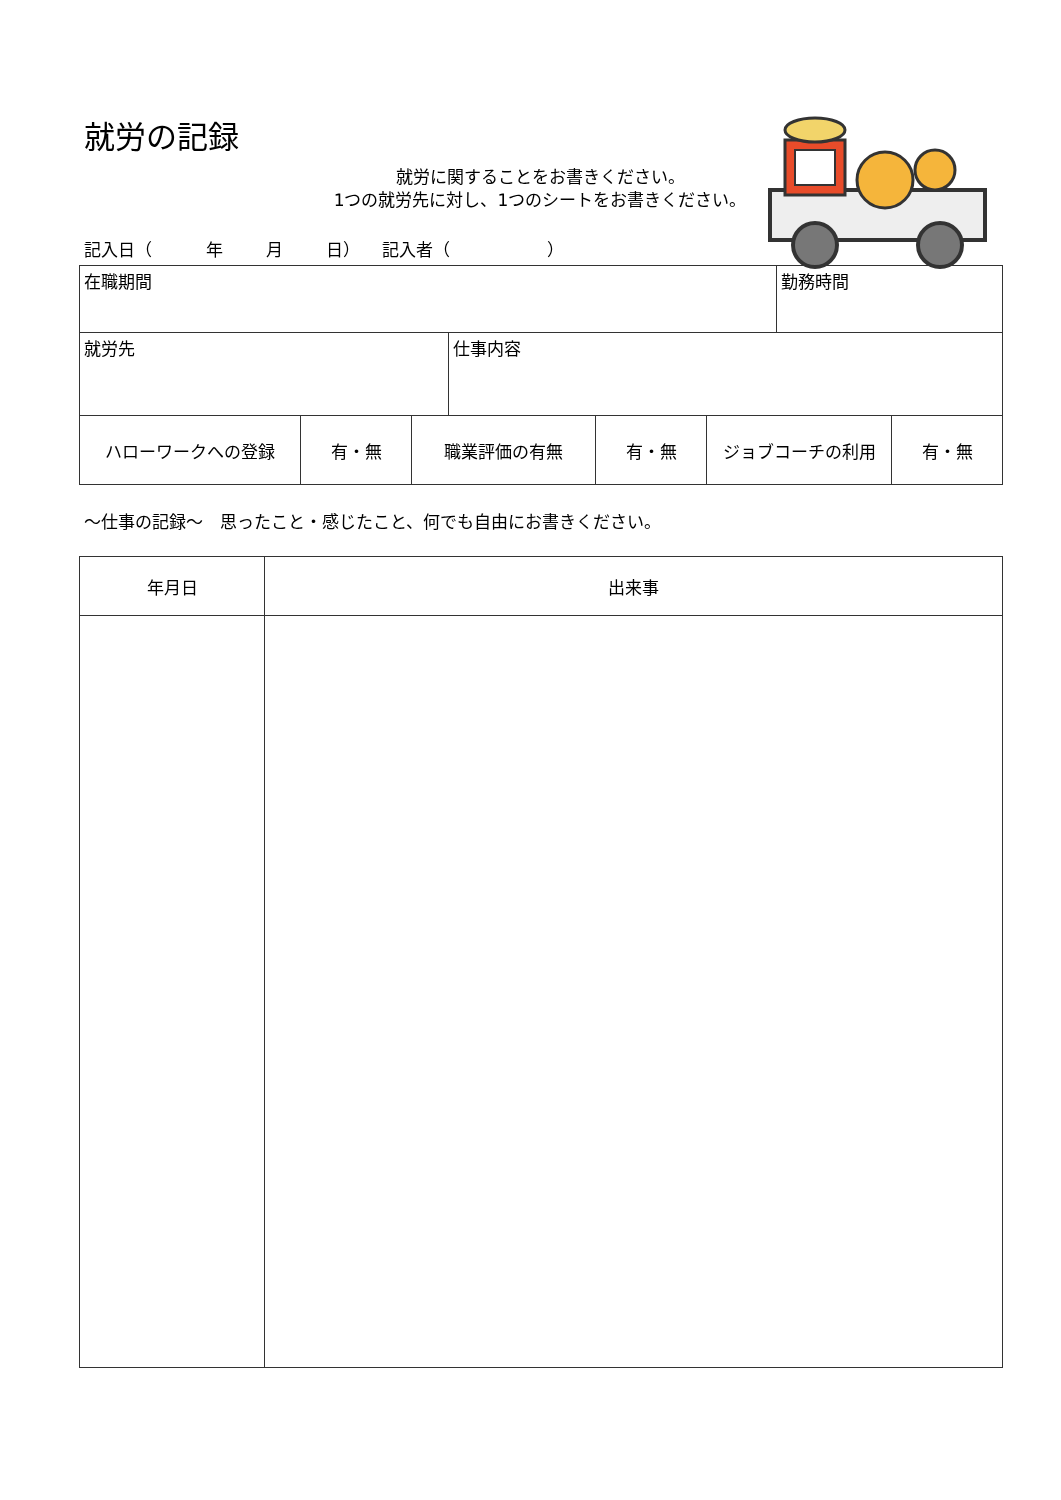就労の記録
就労に関することをお書きください。
1つの就労先に対し、1つのシートをお書きください。
記入日（ 年 月 日） 記入者（ ）
| 在職期間 | | 勤務時間 |
| 就労先 | 仕事内容 | |
| ハローワークへの登録 | 有・無 | 職業評価の有無 | 有・無 | ジョブコーチの利用 | 有・無 |
～仕事の記録～　思ったこと・感じたこと、何でも自由にお書きください。
| 年月日 | 出来事 |
| --- | --- |